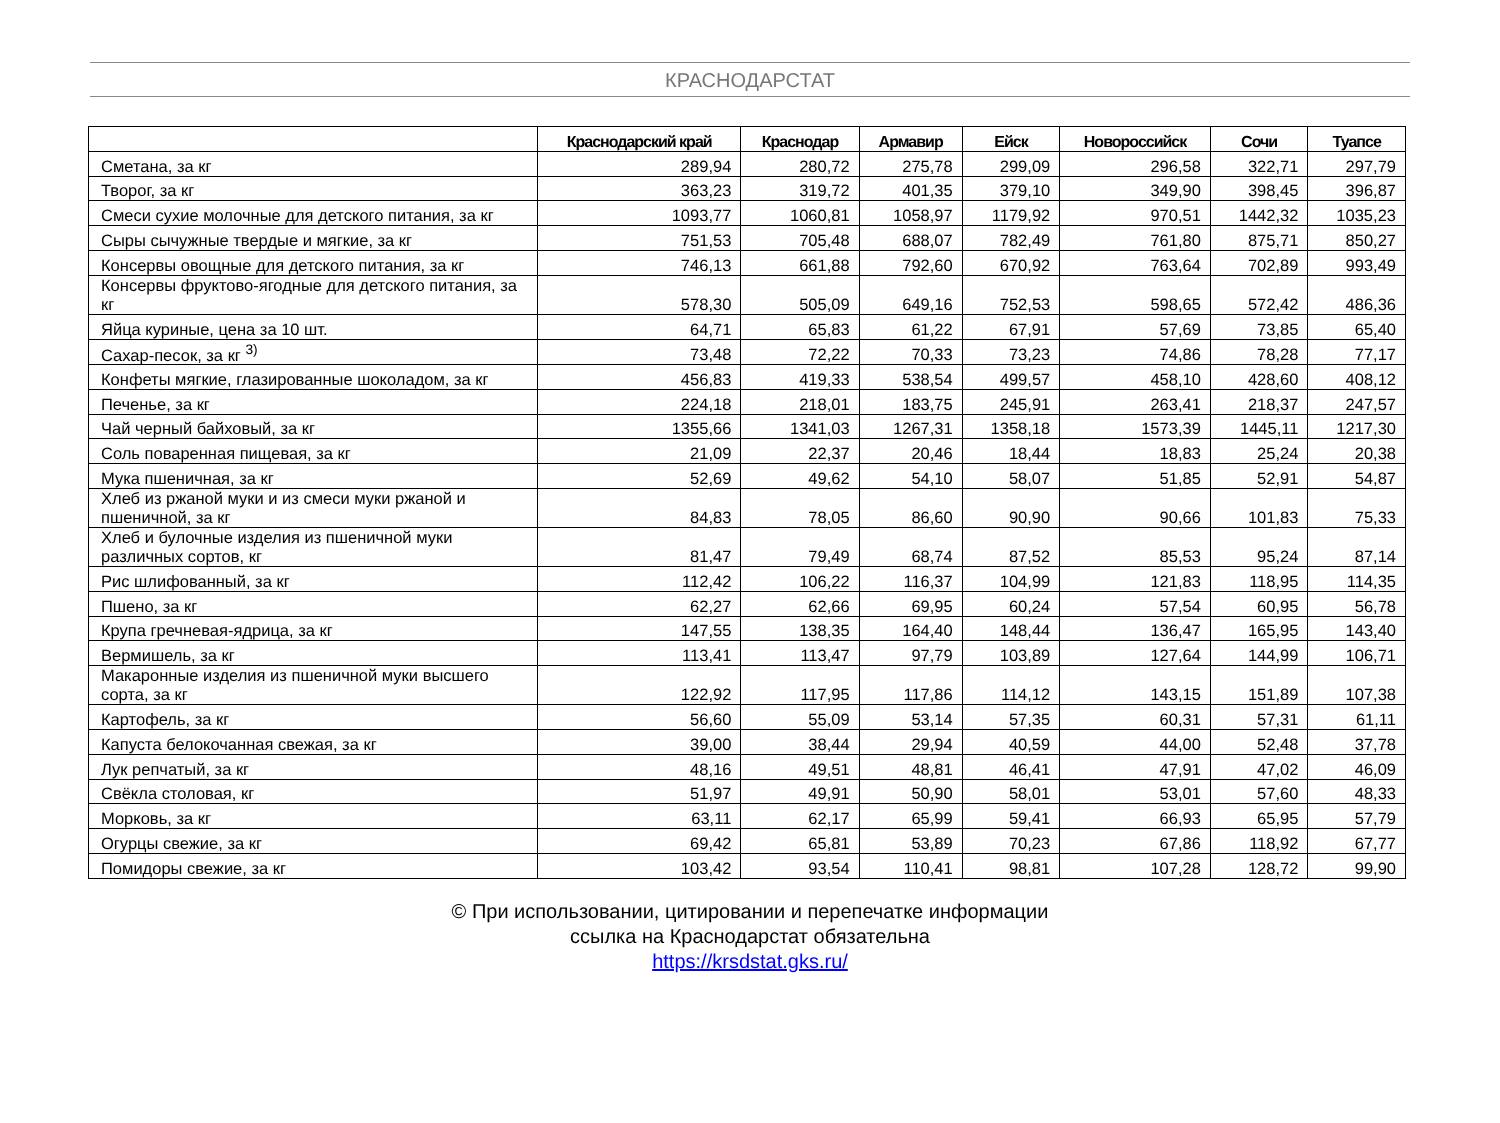КРАСНОДАРСТАТ
| | Краснодарский край | Краснодар | Армавир | Ейск | Новороссийск | Сочи | Туапсе |
| --- | --- | --- | --- | --- | --- | --- | --- |
| Сметана, за кг | 289,94 | 280,72 | 275,78 | 299,09 | 296,58 | 322,71 | 297,79 |
| Творог, за кг | 363,23 | 319,72 | 401,35 | 379,10 | 349,90 | 398,45 | 396,87 |
| Смеси сухие молочные для детского питания, за кг | 1093,77 | 1060,81 | 1058,97 | 1179,92 | 970,51 | 1442,32 | 1035,23 |
| Сыры сычужные твердые и мягкие, за кг | 751,53 | 705,48 | 688,07 | 782,49 | 761,80 | 875,71 | 850,27 |
| Консервы овощные для детского питания, за кг | 746,13 | 661,88 | 792,60 | 670,92 | 763,64 | 702,89 | 993,49 |
| Консервы фруктово-ягодные для детского питания, за кг | 578,30 | 505,09 | 649,16 | 752,53 | 598,65 | 572,42 | 486,36 |
| Яйца куриные, цена за 10 шт. | 64,71 | 65,83 | 61,22 | 67,91 | 57,69 | 73,85 | 65,40 |
| Сахар-песок, за кг <sup>3)</sup> | 73,48 | 72,22 | 70,33 | 73,23 | 74,86 | 78,28 | 77,17 |
| Конфеты мягкие, глазированные шоколадом, за кг | 456,83 | 419,33 | 538,54 | 499,57 | 458,10 | 428,60 | 408,12 |
| Печенье, за кг | 224,18 | 218,01 | 183,75 | 245,91 | 263,41 | 218,37 | 247,57 |
| Чай черный байховый, за кг | 1355,66 | 1341,03 | 1267,31 | 1358,18 | 1573,39 | 1445,11 | 1217,30 |
| Соль поваренная пищевая, за кг | 21,09 | 22,37 | 20,46 | 18,44 | 18,83 | 25,24 | 20,38 |
| Мука пшеничная, за кг | 52,69 | 49,62 | 54,10 | 58,07 | 51,85 | 52,91 | 54,87 |
| Хлеб из ржаной муки и из смеси муки ржаной и пшеничной, за кг | 84,83 | 78,05 | 86,60 | 90,90 | 90,66 | 101,83 | 75,33 |
| Хлеб и булочные изделия из пшеничной муки различных сортов, кг | 81,47 | 79,49 | 68,74 | 87,52 | 85,53 | 95,24 | 87,14 |
| Рис шлифованный, за кг | 112,42 | 106,22 | 116,37 | 104,99 | 121,83 | 118,95 | 114,35 |
| Пшено, за кг | 62,27 | 62,66 | 69,95 | 60,24 | 57,54 | 60,95 | 56,78 |
| Крупа гречневая-ядрица, за кг | 147,55 | 138,35 | 164,40 | 148,44 | 136,47 | 165,95 | 143,40 |
| Вермишель, за кг | 113,41 | 113,47 | 97,79 | 103,89 | 127,64 | 144,99 | 106,71 |
| Макаронные изделия из пшеничной муки высшего сорта, за кг | 122,92 | 117,95 | 117,86 | 114,12 | 143,15 | 151,89 | 107,38 |
| Картофель, за кг | 56,60 | 55,09 | 53,14 | 57,35 | 60,31 | 57,31 | 61,11 |
| Капуста белокочанная свежая, за кг | 39,00 | 38,44 | 29,94 | 40,59 | 44,00 | 52,48 | 37,78 |
| Лук репчатый, за кг | 48,16 | 49,51 | 48,81 | 46,41 | 47,91 | 47,02 | 46,09 |
| Свёкла столовая, кг | 51,97 | 49,91 | 50,90 | 58,01 | 53,01 | 57,60 | 48,33 |
| Морковь, за кг | 63,11 | 62,17 | 65,99 | 59,41 | 66,93 | 65,95 | 57,79 |
| Огурцы свежие, за кг | 69,42 | 65,81 | 53,89 | 70,23 | 67,86 | 118,92 | 67,77 |
| Помидоры свежие, за кг | 103,42 | 93,54 | 110,41 | 98,81 | 107,28 | 128,72 | 99,90 |
© При использовании, цитировании и перепечатке информации
ссылка на Краснодарстат обязательна
https://krsdstat.gks.ru/